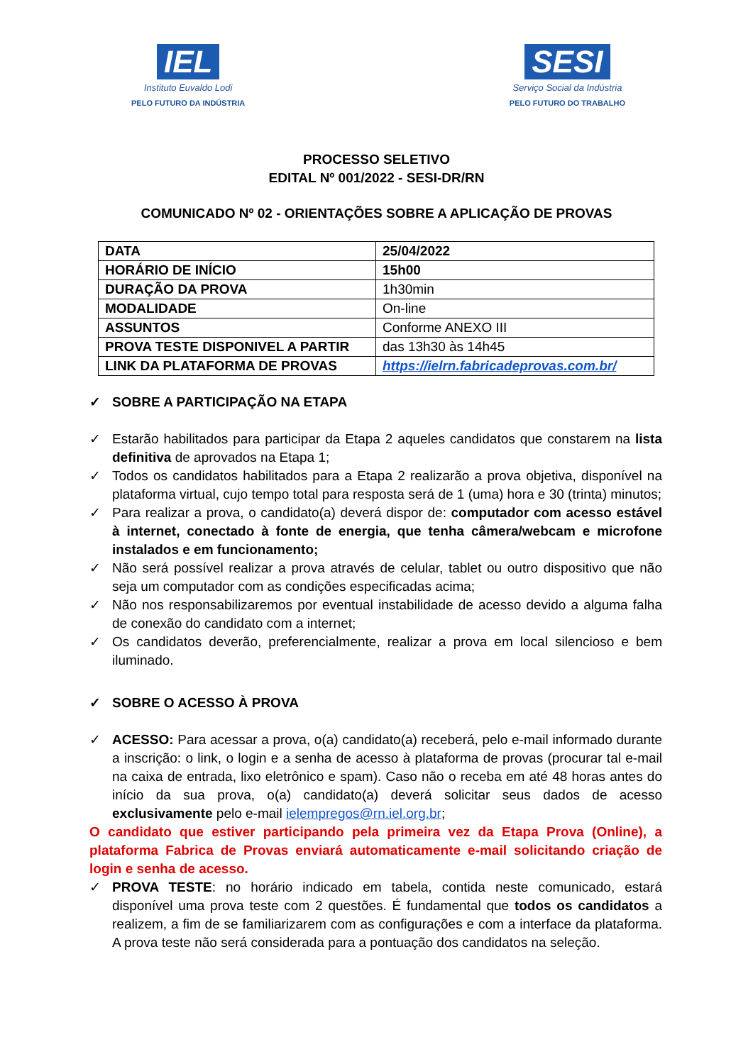IEL
Instituto Euvaldo Lodi
PELO FUTURO DA INDÚSTRIA
SESI
Serviço Social da Indústria
PELO FUTURO DO TRABALHO
PROCESSO SELETIVO
EDITAL Nº 001/2022 - SESI-DR/RN
COMUNICADO Nº 02 - ORIENTAÇÕES SOBRE A APLICAÇÃO DE PROVAS
| DATA | 25/04/2022 |
| HORÁRIO DE INÍCIO | 15h00 |
| DURAÇÃO DA PROVA | 1h30min |
| MODALIDADE | On-line |
| ASSUNTOS | Conforme ANEXO III |
| PROVA TESTE DISPONIVEL A PARTIR | das 13h30 às 14h45 |
| LINK DA PLATAFORMA DE PROVAS | https://ielrn.fabricadeprovas.com.br/ |
✓ SOBRE A PARTICIPAÇÃO NA ETAPA
✓ Estarão habilitados para participar da Etapa 2 aqueles candidatos que constarem na lista definitiva de aprovados na Etapa 1;
✓ Todos os candidatos habilitados para a Etapa 2 realizarão a prova objetiva, disponível na plataforma virtual, cujo tempo total para resposta será de 1 (uma) hora e 30 (trinta) minutos;
✓ Para realizar a prova, o candidato(a) deverá dispor de: computador com acesso estável à internet, conectado à fonte de energia, que tenha câmera/webcam e microfone instalados e em funcionamento;
✓ Não será possível realizar a prova através de celular, tablet ou outro dispositivo que não seja um computador com as condições especificadas acima;
✓ Não nos responsabilizaremos por eventual instabilidade de acesso devido a alguma falha de conexão do candidato com a internet;
✓ Os candidatos deverão, preferencialmente, realizar a prova em local silencioso e bem iluminado.
✓ SOBRE O ACESSO À PROVA
✓ ACESSO: Para acessar a prova, o(a) candidato(a) receberá, pelo e-mail informado durante a inscrição: o link, o login e a senha de acesso à plataforma de provas (procurar tal e-mail na caixa de entrada, lixo eletrônico e spam). Caso não o receba em até 48 horas antes do início da sua prova, o(a) candidato(a) deverá solicitar seus dados de acesso exclusivamente pelo e-mail ielempregos@rn.iel.org.br;
O candidato que estiver participando pela primeira vez da Etapa Prova (Online), a plataforma Fabrica de Provas enviará automaticamente e-mail solicitando criação de login e senha de acesso.
✓ PROVA TESTE: no horário indicado em tabela, contida neste comunicado, estará disponível uma prova teste com 2 questões. É fundamental que todos os candidatos a realizem, a fim de se familiarizarem com as configurações e com a interface da plataforma. A prova teste não será considerada para a pontuação dos candidatos na seleção.